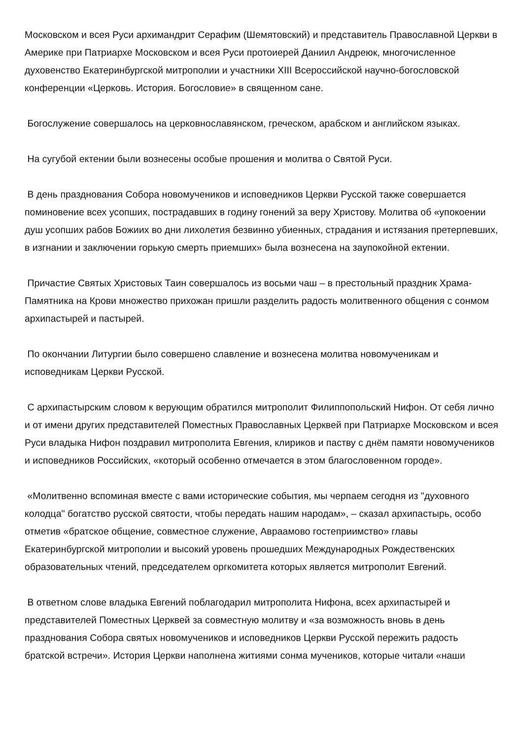Московском и всея Руси архимандрит Серафим (Шемятовский) и представитель Православной Церкви в Америке при Патриархе Московском и всея Руси протоиерей Даниил Андреюк, многочисленное духовенство Екатеринбургской митрополии и участники XIII Всероссийской научно-богословской конференции «Церковь. История. Богословие» в священном сане.
Богослужение совершалось на церковнославянском, греческом, арабском и английском языках.
На сугубой ектении были вознесены особые прошения и молитва о Святой Руси.
В день празднования Собора новомучеников и исповедников Церкви Русской также совершается поминовение всех усопших, пострадавших в годину гонений за веру Христову. Молитва об «упокоении душ усопших рабов Божиих во дни лихолетия безвинно убиенных, страдания и истязания претерпевших, в изгнании и заключении горькую смерть приемших» была вознесена на заупокойной ектении.
Причастие Святых Христовых Таин совершалось из восьми чаш – в престольный праздник Храма-Памятника на Крови множество прихожан пришли разделить радость молитвенного общения с сонмом архипастырей и пастырей.
По окончании Литургии было совершено славление и вознесена молитва новомученикам и исповедникам Церкви Русской.
С архипастырским словом к верующим обратился митрополит Филиппопольский Нифон. От себя лично и от имени других представителей Поместных Православных Церквей при Патриархе Московском и всея Руси владыка Нифон поздравил митрополита Евгения, клириков и паству с днём памяти новомучеников и исповедников Российских, «который особенно отмечается в этом благословенном городе».
«Молитвенно вспоминая вместе с вами исторические события, мы черпаем сегодня из "духовного колодца" богатство русской святости, чтобы передать нашим народам», – сказал архипастырь, особо отметив «братское общение, совместное служение, Авраамово гостеприимство» главы Екатеринбургской митрополии и высокий уровень прошедших Международных Рождественских образовательных чтений, председателем оргкомитета которых является митрополит Евгений.
В ответном слове владыка Евгений поблагодарил митрополита Нифона, всех архипастырей и представителей Поместных Церквей за совместную молитву и «за возможность вновь в день празднования Собора святых новомучеников и исповедников Церкви Русской пережить радость братской встречи». История Церкви наполнена житиями сонма мучеников, которые читали «наши